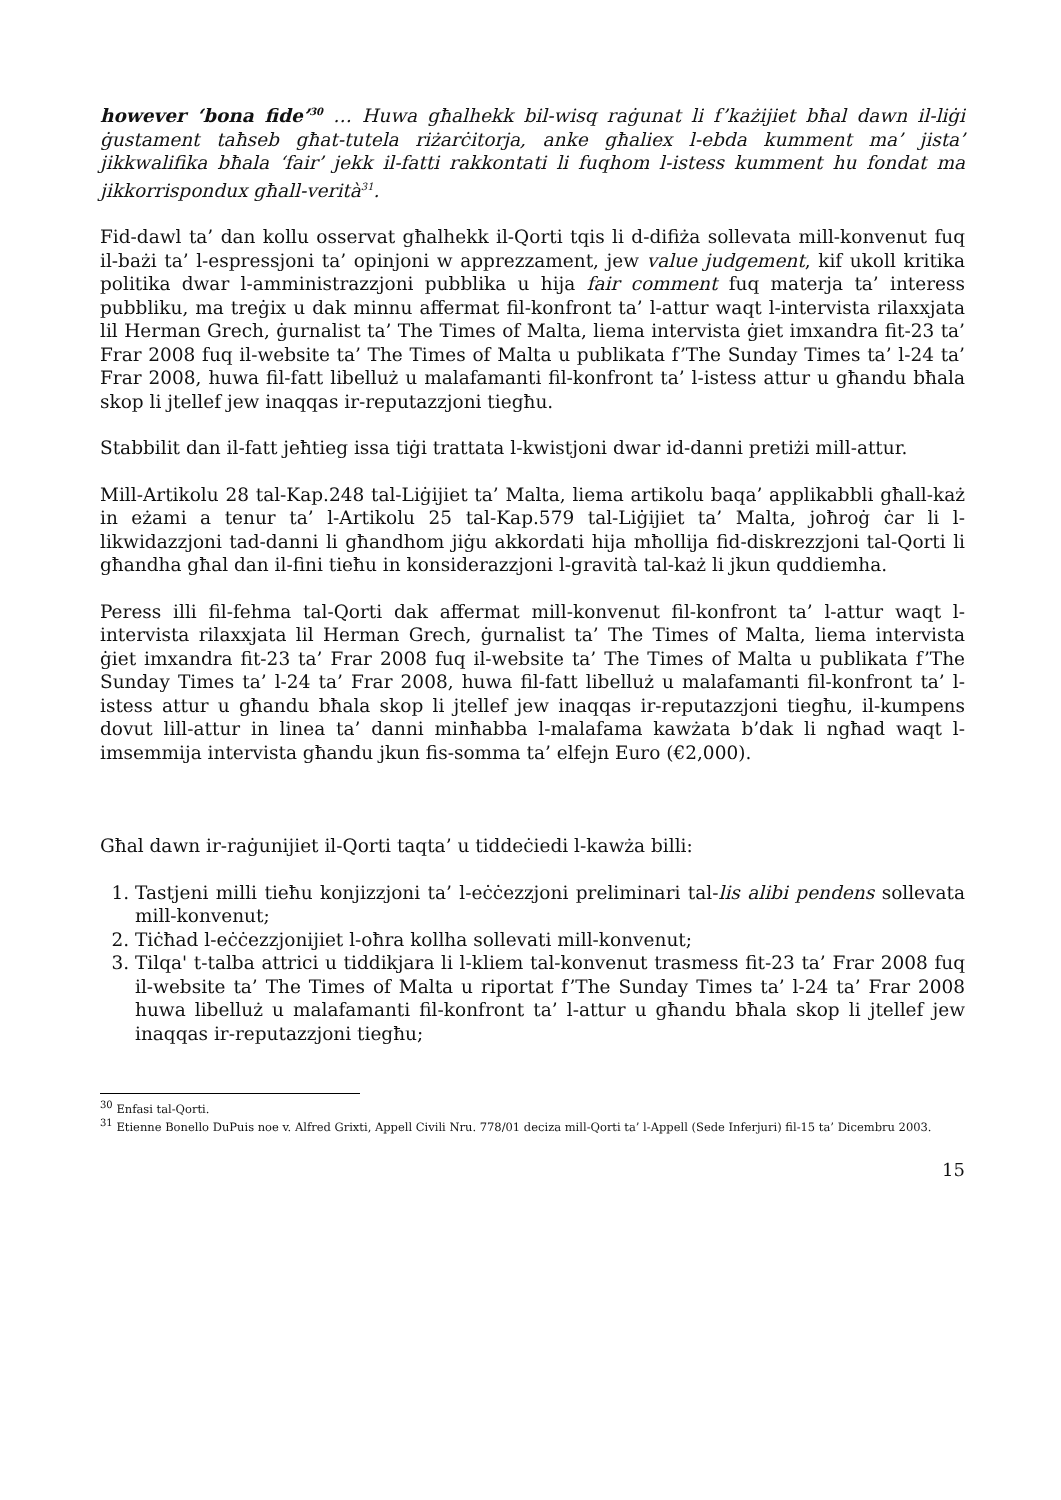however ‘bona fide’<sup>30</sup> … Huwa għalhekk bil-wisq raġunat li f’każijiet bħal dawn il-liġi ġustament taħseb għat-tutela riżarċitorja, anke għaliex l-ebda kumment ma’ jista’ jikkwalifika bħala ‘fair’ jekk il-fatti rakkontati li fuqhom l-istess kumment hu fondat ma jikkorrispondux għall-verità<sup>31</sup>.
Fid-dawl ta’ dan kollu osservat għalhekk il-Qorti tqis li d-difiża sollevata mill-konvenut fuq il-bażi ta’ l-espressjoni ta’ opinjoni w apprezzament, jew value judgement, kif ukoll kritika politika dwar l-amministrazzjoni pubblika u hija fair comment fuq materja ta’ interess pubbliku, ma treġix u dak minnu affermat fil-konfront ta’ l-attur waqt l-intervista rilaxxjata lil Herman Grech, ġurnalist ta’ The Times of Malta, liema intervista ġiet imxandra fit-23 ta’ Frar 2008 fuq il-website ta’ The Times of Malta u publikata f’The Sunday Times ta’ l-24 ta’ Frar 2008, huwa fil-fatt libelluż u malafamanti fil-konfront ta’ l-istess attur u għandu bħala skop li jtellef jew inaqqas ir-reputazzjoni tiegħu.
Stabbilit dan il-fatt jeħtieg issa tiġi trattata l-kwistjoni dwar id-danni pretiżi mill-attur.
Mill-Artikolu 28 tal-Kap.248 tal-Liġijiet ta’ Malta, liema artikolu baqa’ applikabbli għall-każ in eżami a tenur ta’ l-Artikolu 25 tal-Kap.579 tal-Liġijiet ta’ Malta, joħroġ ċar li l-likwidazzjoni tad-danni li għandhom jiġu akkordati hija mħollija fid-diskrezzjoni tal-Qorti li għandha għal dan il-fini tieħu in konsiderazzjoni l-gravità tal-każ li jkun quddiemha.
Peress illi fil-fehma tal-Qorti dak affermat mill-konvenut fil-konfront ta’ l-attur waqt l-intervista rilaxxjata lil Herman Grech, ġurnalist ta’ The Times of Malta, liema intervista ġiet imxandra fit-23 ta’ Frar 2008 fuq il-website ta’ The Times of Malta u publikata f’The Sunday Times ta’ l-24 ta’ Frar 2008, huwa fil-fatt libelluż u malafamanti fil-konfront ta’ l-istess attur u għandu bħala skop li jtellef jew inaqqas ir-reputazzjoni tiegħu, il-kumpens dovut lill-attur in linea ta’ danni minħabba l-malafama kawżata b’dak li ngħad waqt l-imsemmija intervista għandu jkun fis-somma ta’ elfejn Euro (€2,000).
Għal dawn ir-raġunijiet il-Qorti taqta’ u tiddeċiedi l-kawża billi:
1. Tastjeni milli tieħu konjizzjoni ta’ l-eċċezzjoni preliminari tal-lis alibi pendens sollevata mill-konvenut;
2. Tiċħad l-eċċezzjonijiet l-oħra kollha sollevati mill-konvenut;
3. Tilqa' t-talba attrici u tiddikjara li l-kliem tal-konvenut trasmess fit-23 ta’ Frar 2008 fuq il-website ta’ The Times of Malta u riportat f’The Sunday Times ta’ l-24 ta’ Frar 2008 huwa libelluż u malafamanti fil-konfront ta’ l-attur u għandu bħala skop li jtellef jew inaqqas ir-reputazzjoni tiegħu;
<sup>30</sup> Enfasi tal-Qorti.
<sup>31</sup> Etienne Bonello DuPuis noe v. Alfred Grixti, Appell Civili Nru. 778/01 deciza mill-Qorti ta’ l-Appell (Sede Inferjuri) fil-15 ta’ Dicembru 2003.
15